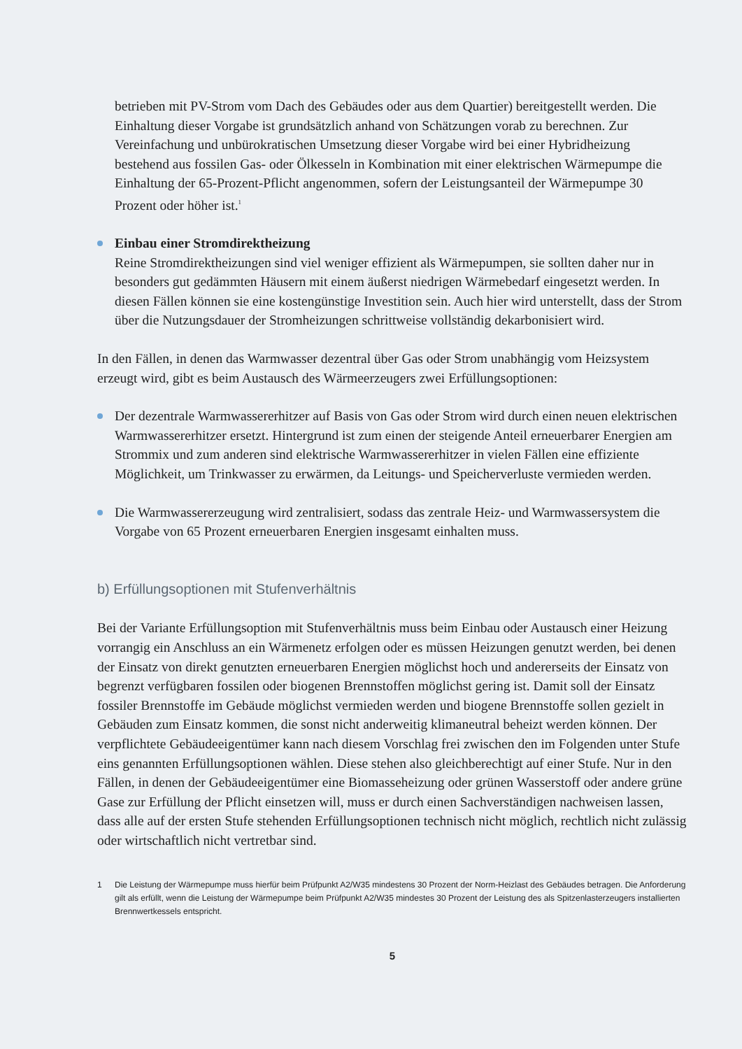betrieben mit PV-Strom vom Dach des Gebäudes oder aus dem Quartier) bereitgestellt werden. Die Einhaltung dieser Vorgabe ist grundsätzlich anhand von Schätzungen vorab zu berechnen. Zur Vereinfachung und unbürokratischen Umsetzung dieser Vorgabe wird bei einer Hybridheizung bestehend aus fossilen Gas- oder Ölkesseln in Kombination mit einer elektrischen Wärmepumpe die Einhaltung der 65-Prozent-Pflicht angenommen, sofern der Leistungsanteil der Wärmepumpe 30 Prozent oder höher ist.<sup>1</sup>
Einbau einer Stromdirektheizung
Reine Stromdirektheizungen sind viel weniger effizient als Wärmepumpen, sie sollten daher nur in besonders gut gedämmten Häusern mit einem äußerst niedrigen Wärmebedarf eingesetzt werden. In diesen Fällen können sie eine kostengünstige Investition sein. Auch hier wird unterstellt, dass der Strom über die Nutzungsdauer der Stromheizungen schrittweise vollständig dekarbonisiert wird.
In den Fällen, in denen das Warmwasser dezentral über Gas oder Strom unabhängig vom Heizsystem erzeugt wird, gibt es beim Austausch des Wärmeerzeugers zwei Erfüllungsoptionen:
Der dezentrale Warmwassererhitzer auf Basis von Gas oder Strom wird durch einen neuen elektrischen Warmwassererhitzer ersetzt. Hintergrund ist zum einen der steigende Anteil erneuerbarer Energien am Strommix und zum anderen sind elektrische Warmwassererhitzer in vielen Fällen eine effiziente Möglichkeit, um Trinkwasser zu erwärmen, da Leitungs- und Speicherverluste vermieden werden.
Die Warmwassererzeugung wird zentralisiert, sodass das zentrale Heiz- und Warmwassersystem die Vorgabe von 65 Prozent erneuerbaren Energien insgesamt einhalten muss.
b) Erfüllungsoptionen mit Stufenverhältnis
Bei der Variante Erfüllungsoption mit Stufenverhältnis muss beim Einbau oder Austausch einer Heizung vorrangig ein Anschluss an ein Wärmenetz erfolgen oder es müssen Heizungen genutzt werden, bei denen der Einsatz von direkt genutzten erneuerbaren Energien möglichst hoch und andererseits der Einsatz von begrenzt verfügbaren fossilen oder biogenen Brennstoffen möglichst gering ist. Damit soll der Einsatz fossiler Brennstoffe im Gebäude möglichst vermieden werden und biogene Brennstoffe sollen gezielt in Gebäuden zum Einsatz kommen, die sonst nicht anderweitig klimaneutral beheizt werden können. Der verpflichtete Gebäudeeigentümer kann nach diesem Vorschlag frei zwischen den im Folgenden unter Stufe eins genannten Erfüllungsoptionen wählen. Diese stehen also gleichberechtigt auf einer Stufe. Nur in den Fällen, in denen der Gebäudeeigentümer eine Biomasseheizung oder grünen Wasserstoff oder andere grüne Gase zur Erfüllung der Pflicht einsetzen will, muss er durch einen Sachverständigen nachweisen lassen, dass alle auf der ersten Stufe stehenden Erfüllungsoptionen technisch nicht möglich, rechtlich nicht zulässig oder wirtschaftlich nicht vertretbar sind.
1 Die Leistung der Wärmepumpe muss hierfür beim Prüfpunkt A2/W35 mindestens 30 Prozent der Norm-Heizlast des Gebäudes betragen. Die Anforderung gilt als erfüllt, wenn die Leistung der Wärmepumpe beim Prüfpunkt A2/W35 mindestes 30 Prozent der Leistung des als Spitzenlasterzeugers installierten Brennwertkessels entspricht.
5